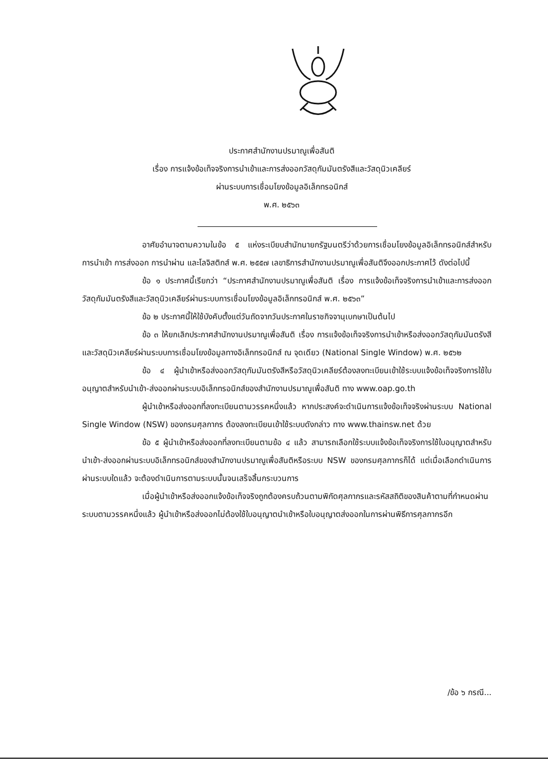ประกาศสำนักงานปรมาณูเพื่อสันติ
เรื่อง การแจ้งข้อเท็จจริงการนำเข้าและการส่งออกวัสดุกัมมันตรังสีและวัสดุนิวเคลียร์
ผ่านระบบการเชื่อมโยงข้อมูลอิเล็กทรอนิกส์
พ.ศ. ๒๕๖๓
อาศัยอำนาจตามความในข้อ ๕ แห่งระเบียบสำนักนายกรัฐมนตรีว่าด้วยการเชื่อมโยงข้อมูลอิเล็กทรอนิกส์สำหรับการนำเข้า การส่งออก การนำผ่าน และโลจิสติกส์ พ.ศ. ๒๕๕๗ เลขาธิการสำนักงานปรมาณูเพื่อสันติจึงออกประกาศไว้ ดังต่อไปนี้
ข้อ ๑ ประกาศนี้เรียกว่า “ประกาศสำนักงานปรมาณูเพื่อสันติ เรื่อง การแจ้งข้อเท็จจริงการนำเข้าและการส่งออกวัสดุกัมมันตรังสีและวัสดุนิวเคลียร์ผ่านระบบการเชื่อมโยงข้อมูลอิเล็กทรอนิกส์ พ.ศ. ๒๕๖๓”
ข้อ ๒ ประกาศนี้ให้ใช้บังคับตั้งแต่วันถัดจากวันประกาศในราชกิจจานุเบกษาเป็นต้นไป
ข้อ ๓ ให้ยกเลิกประกาศสำนักงานปรมาณูเพื่อสันติ เรื่อง การแจ้งข้อเท็จจริงการนำเข้าหรือส่งออกวัสดุกัมมันตรังสีและวัสดุนิวเคลียร์ผ่านระบบการเชื่อมโยงข้อมูลทางอิเล็กทรอนิกส์ ณ จุดเดียว (National Single Window) พ.ศ. ๒๕๖๒
ข้อ ๔ ผู้นำเข้าหรือส่งออกวัสดุกัมมันตรังสีหรือวัสดุนิวเคลียร์ต้องลงทะเบียนเข้าใช้ระบบแจ้งข้อเท็จจริงการใช้ใบอนุญาตสำหรับนำเข้า-ส่งออกผ่านระบบอิเล็กทรอนิกส์ของสำนักงานปรมาณูเพื่อสันติ ทาง www.oap.go.th
ผู้นำเข้าหรือส่งออกที่ลงทะเบียนตามวรรคหนึ่งแล้ว หากประสงค์จะดำเนินการแจ้งข้อเท็จจริงผ่านระบบ National Single Window (NSW) ของกรมศุลกากร ต้องลงทะเบียนเข้าใช้ระบบดังกล่าว ทาง www.thainsw.net ด้วย
ข้อ ๕ ผู้นำเข้าหรือส่งออกที่ลงทะเบียนตามข้อ ๔ แล้ว สามารถเลือกใช้ระบบแจ้งข้อเท็จจริงการใช้ใบอนุญาตสำหรับนำเข้า-ส่งออกผ่านระบบอิเล็กทรอนิกส์ของสำนักงานปรมาณูเพื่อสันติหรือระบบ NSW ของกรมศุลกากรก็ได้ แต่เมื่อเลือกดำเนินการผ่านระบบใดแล้ว จะต้องดำเนินการตามระบบนั้นจนเสร็จสิ้นกระบวนการ
เมื่อผู้นำเข้าหรือส่งออกแจ้งข้อเท็จจริงถูกต้องครบถ้วนตามพิกัดศุลกากรและรหัสสถิติของสินค้าตามที่กำหนดผ่านระบบตามวรรคหนึ่งแล้ว ผู้นำเข้าหรือส่งออกไม่ต้องใช้ใบอนุญาตนำเข้าหรือใบอนุญาตส่งออกในการผ่านพิธีการศุลกากรอีก
/ข้อ ๖ กรณี...